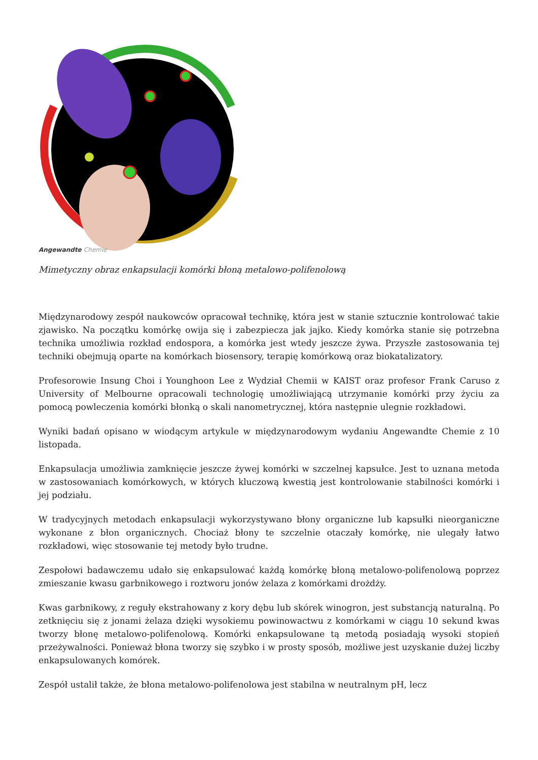Angewandte Chemie
Mimetyczny obraz enkapsulacji komórki błoną metalowo-polifenolową
Międzynarodowy zespół naukowców opracował technikę, która jest w stanie sztucznie kontrolować takie zjawisko. Na początku komórkę owija się i zabezpiecza jak jajko. Kiedy komórka stanie się potrzebna technika umożliwia rozkład endospora, a komórka jest wtedy jeszcze żywa. Przyszłe zastosowania tej techniki obejmują oparte na komórkach biosensory, terapię komórkową oraz biokatalizatory.
Profesorowie Insung Choi i Younghoon Lee z Wydział Chemii w KAIST oraz profesor Frank Caruso z University of Melbourne opracowali technologię umożliwiającą utrzymanie komórki przy życiu za pomocą powleczenia komórki błonką o skali nanometrycznej, która następnie ulegnie rozkładowi.
Wyniki badań opisano w wiodącym artykule w międzynarodowym wydaniu Angewandte Chemie z 10 listopada.
Enkapsulacja umożliwia zamknięcie jeszcze żywej komórki w szczelnej kapsułce. Jest to uznana metoda w zastosowaniach komórkowych, w których kluczową kwestią jest kontrolowanie stabilności komórki i jej podziału.
W tradycyjnych metodach enkapsulacji wykorzystywano błony organiczne lub kapsułki nieorganiczne wykonane z błon organicznych. Chociaż błony te szczelnie otaczały komórkę, nie ulegały łatwo rozkładowi, więc stosowanie tej metody było trudne.
Zespołowi badawczemu udało się enkapsulować każdą komórkę błoną metalowo-polifenolową poprzez zmieszanie kwasu garbnikowego i roztworu jonów żelaza z komórkami drożdży.
Kwas garbnikowy, z reguły ekstrahowany z kory dębu lub skórek winogron, jest substancją naturalną. Po zetknięciu się z jonami żelaza dzięki wysokiemu powinowactwu z komórkami w ciągu 10 sekund kwas tworzy błonę metalowo-polifenolową. Komórki enkapsulowane tą metodą posiadają wysoki stopień przeżywalności. Ponieważ błona tworzy się szybko i w prosty sposób, możliwe jest uzyskanie dużej liczby enkapsulowanych komórek.
Zespół ustalił także, że błona metalowo-polifenolowa jest stabilna w neutralnym pH, lecz